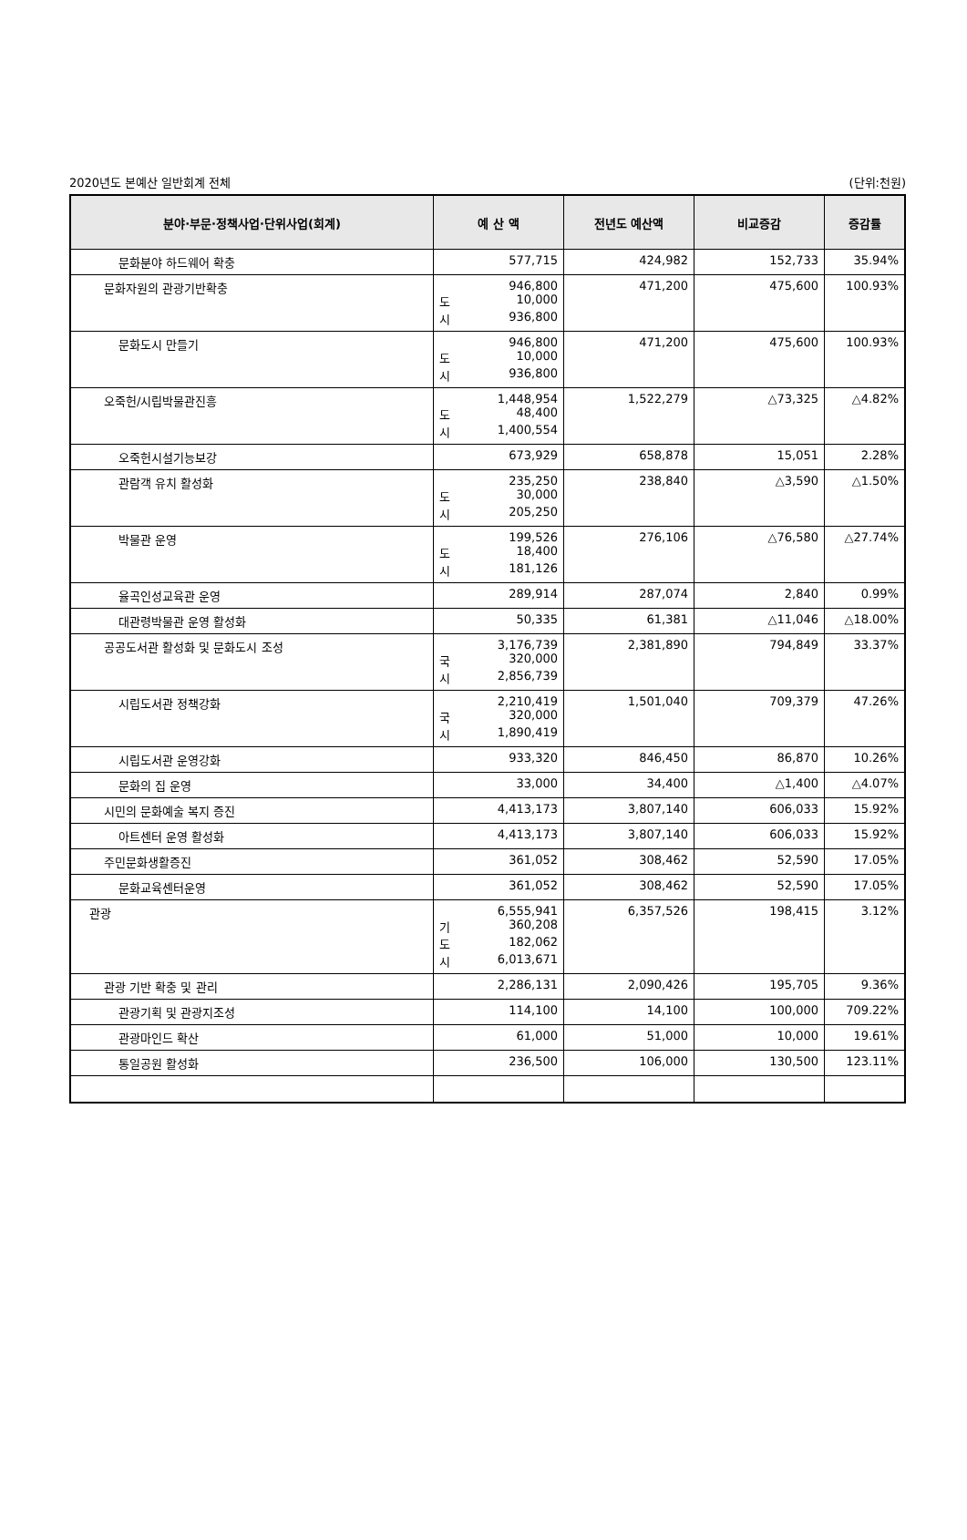2020년도 본예산 일반회계 전체 (단위:천원)
| 분야·부문·정책사업·단위사업(회계) | 예 산 액 | 전년도 예산액 | 비교증감 | 증감률 |
| --- | --- | --- | --- | --- |
| 문화분야 하드웨어 확충 | 577,715 | 424,982 | 152,733 | 35.94% |
| 문화자원의 관광기반확충 | 946,800 도 10,000 시 936,800 | 471,200 | 475,600 | 100.93% |
| 문화도시 만들기 | 946,800 도 10,000 시 936,800 | 471,200 | 475,600 | 100.93% |
| 오죽헌/시립박물관진흥 | 1,448,954 도 48,400 시 1,400,554 | 1,522,279 | △73,325 | △4.82% |
| 오죽헌시설기능보강 | 673,929 | 658,878 | 15,051 | 2.28% |
| 관람객 유치 활성화 | 235,250 도 30,000 시 205,250 | 238,840 | △3,590 | △1.50% |
| 박물관 운영 | 199,526 도 18,400 시 181,126 | 276,106 | △76,580 | △27.74% |
| 율곡인성교육관 운영 | 289,914 | 287,074 | 2,840 | 0.99% |
| 대관령박물관 운영 활성화 | 50,335 | 61,381 | △11,046 | △18.00% |
| 공공도서관 활성화 및 문화도시 조성 | 3,176,739 국 320,000 시 2,856,739 | 2,381,890 | 794,849 | 33.37% |
| 시립도서관 정책강화 | 2,210,419 국 320,000 시 1,890,419 | 1,501,040 | 709,379 | 47.26% |
| 시립도서관 운영강화 | 933,320 | 846,450 | 86,870 | 10.26% |
| 문화의 집 운영 | 33,000 | 34,400 | △1,400 | △4.07% |
| 시민의 문화예술 복지 증진 | 4,413,173 | 3,807,140 | 606,033 | 15.92% |
| 아트센터 운영 활성화 | 4,413,173 | 3,807,140 | 606,033 | 15.92% |
| 주민문화생활증진 | 361,052 | 308,462 | 52,590 | 17.05% |
| 문화교육센터운영 | 361,052 | 308,462 | 52,590 | 17.05% |
| 관광 | 6,555,941 기 360,208 도 182,062 시 6,013,671 | 6,357,526 | 198,415 | 3.12% |
| 관광 기반 확충 및 관리 | 2,286,131 | 2,090,426 | 195,705 | 9.36% |
| 관광기획 및 관광지조성 | 114,100 | 14,100 | 100,000 | 709.22% |
| 관광마인드 확산 | 61,000 | 51,000 | 10,000 | 19.61% |
| 통일공원 활성화 | 236,500 | 106,000 | 130,500 | 123.11% |